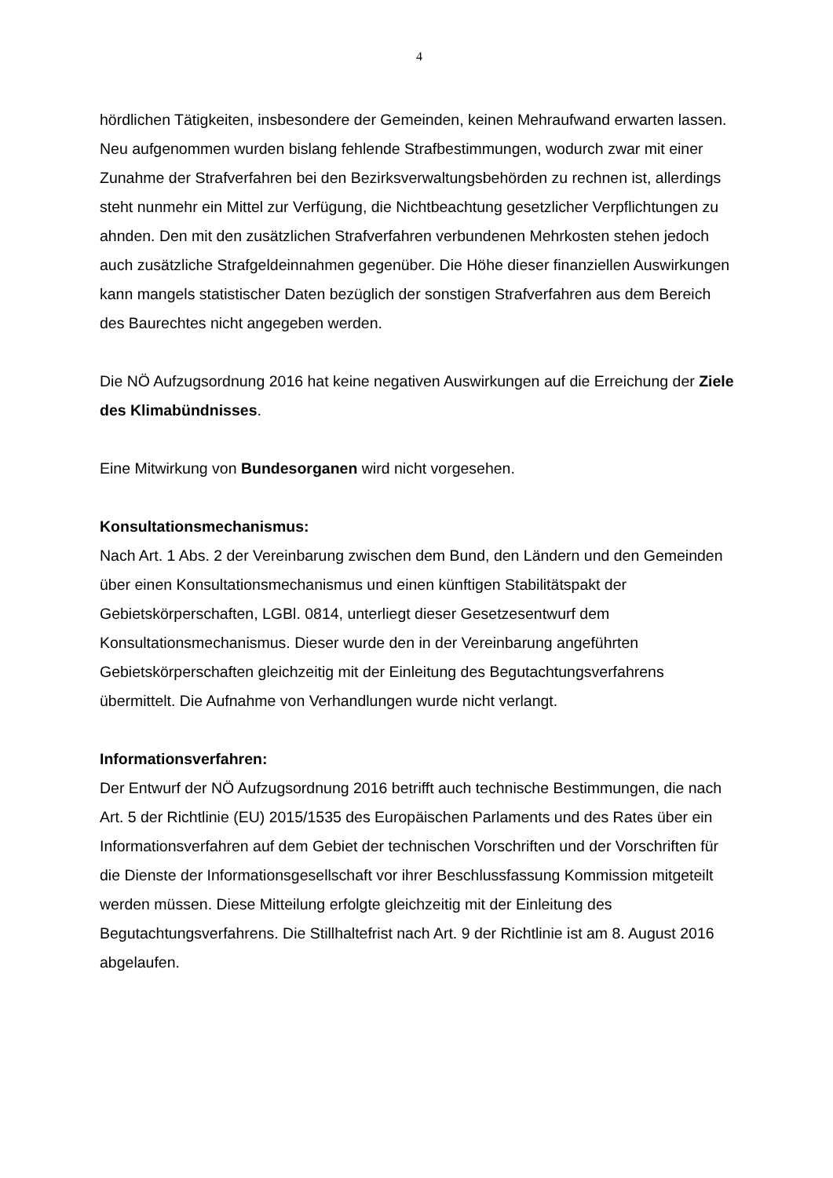4
hördlichen Tätigkeiten, insbesondere der Gemeinden, keinen Mehraufwand erwarten lassen.
Neu aufgenommen wurden bislang fehlende Strafbestimmungen, wodurch zwar mit einer Zunahme der Strafverfahren bei den Bezirksverwaltungsbehörden zu rechnen ist, allerdings steht nunmehr ein Mittel zur Verfügung, die Nichtbeachtung gesetzlicher Verpflichtungen zu ahnden. Den mit den zusätzlichen Strafverfahren verbundenen Mehrkosten stehen jedoch auch zusätzliche Strafgeldeinnahmen gegenüber. Die Höhe dieser finanziellen Auswirkungen kann mangels statistischer Daten bezüglich der sonstigen Strafverfahren aus dem Bereich des Baurechtes nicht angegeben werden.
Die NÖ Aufzugsordnung 2016 hat keine negativen Auswirkungen auf die Erreichung der Ziele des Klimabündnisses.
Eine Mitwirkung von Bundesorganen wird nicht vorgesehen.
Konsultationsmechanismus:
Nach Art. 1 Abs. 2 der Vereinbarung zwischen dem Bund, den Ländern und den Gemeinden über einen Konsultationsmechanismus und einen künftigen Stabilitätspakt der Gebietskörperschaften, LGBl. 0814, unterliegt dieser Gesetzesentwurf dem Konsultationsmechanismus. Dieser wurde den in der Vereinbarung angeführten Gebietskörperschaften gleichzeitig mit der Einleitung des Begutachtungsverfahrens übermittelt. Die Aufnahme von Verhandlungen wurde nicht verlangt.
Informationsverfahren:
Der Entwurf der NÖ Aufzugsordnung 2016 betrifft auch technische Bestimmungen, die nach Art. 5 der Richtlinie (EU) 2015/1535 des Europäischen Parlaments und des Rates über ein Informationsverfahren auf dem Gebiet der technischen Vorschriften und der Vorschriften für die Dienste der Informationsgesellschaft vor ihrer Beschlussfassung Kommission mitgeteilt werden müssen. Diese Mitteilung erfolgte gleichzeitig mit der Einleitung des Begutachtungsverfahrens. Die Stillhaltefrist nach Art. 9 der Richtlinie ist am 8. August 2016 abgelaufen.